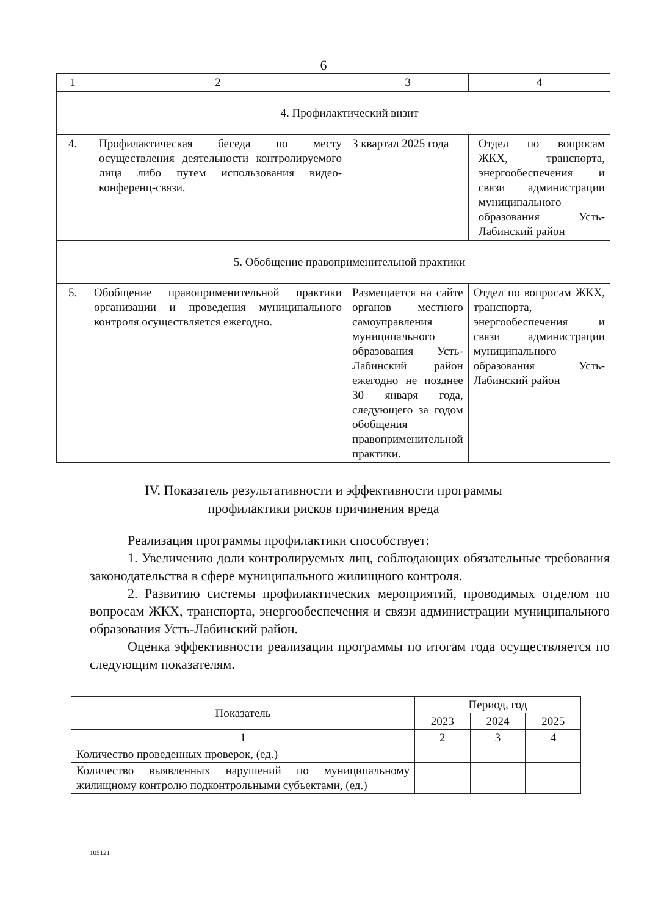6
| 1 | 2 | 3 | 4 |
| | 4. Профилактический визит | | |
| 4. | Профилактическая беседа по месту осуществления деятельности контролируемого лица либо путем использования видео-конференц-связи. | 3 квартал 2025 года | Отдел по вопросам ЖКХ, транспорта, энергообеспечения и связи администрации муниципального образования Усть-Лабинский район |
| | 5. Обобщение правоприменительной практики | | |
| 5. | Обобщение правоприменительной практики организации и проведения муниципального контроля осуществляется ежегодно. | Размещается на сайте органов местного самоуправления муниципального образования Усть-Лабинский район ежегодно не позднее 30 января года, следующего за годом обобщения правоприменительной практики. | Отдел по вопросам ЖКХ, транспорта, энергообеспечения и связи администрации муниципального образования Усть-Лабинский район |
IV. Показатель результативности и эффективности программы
профилактики рисков причинения вреда
Реализация программы профилактики способствует:
1. Увеличению доли контролируемых лиц, соблюдающих обязательные требования законодательства в сфере муниципального жилищного контроля.
2. Развитию системы профилактических мероприятий, проводимых отделом по вопросам ЖКХ, транспорта, энергообеспечения и связи администрации муниципального образования Усть-Лабинский район.
Оценка эффективности реализации программы по итогам года осуществляется по следующим показателям.
| Показатель | Период, год | | |
| --- | --- | --- | --- |
| | 2023 | 2024 | 2025 |
| 1 | 2 | 3 | 4 |
| Количество проведенных проверок, (ед.) | | | |
| Количество выявленных нарушений по муниципальному жилищному контролю подконтрольными субъектами, (ед.) | | | |
105121